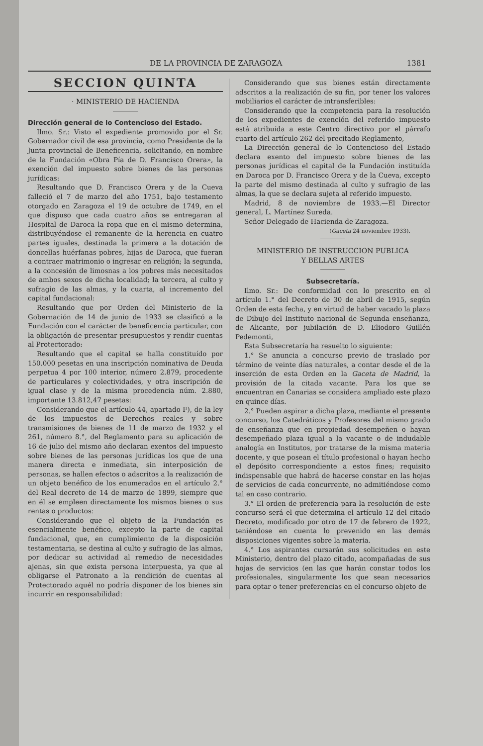DE LA PROVINCIA DE ZARAGOZA 1381
SECCION QUINTA
· MINISTERIO DE HACIENDA
Dirección general de lo Contencioso del Estado.
Ilmo. Sr.: Visto el expediente promovido por el Sr. Gobernador civil de esa provincia, como Presidente de la Junta provincial de Beneficencia, solicitando, en nombre de la Fundación «Obra Pía de D. Francisco Orera», la exención del impuesto sobre bienes de las personas jurídicas:
Resultando que D. Francisco Orera y de la Cueva falleció el 7 de marzo del año 1751, bajo testamento otorgado en Zaragoza el 19 de octubre de 1749, en el que dispuso que cada cuatro años se entregaran al Hospital de Daroca la ropa que en el mismo determina, distribuyéndose el remanente de la herencia en cuatro partes iguales, destinada la primera a la dotación de doncellas huérfanas pobres, hijas de Daroca, que fueran a contraer matrimonio o ingresar en religión; la segunda, a la concesión de limosnas a los pobres más necesitados de ambos sexos de dicha localidad; la tercera, al culto y sufragio de las almas, y la cuarta, al incremento del capital fundacional:
Resultando que por Orden del Ministerio de la Gobernación de 14 de junio de 1933 se clasificó a la Fundación con el carácter de beneficencia particular, con la obligación de presentar presupuestos y rendir cuentas al Protectorado:
Resultando que el capital se halla constituído por 150.000 pesetas en una inscripción nominativa de Deuda perpetua 4 por 100 interior, número 2.879, procedente de particulares y colectividades, y otra inscripción de igual clase y de la misma procedencia núm. 2.880, importante 13.812,47 pesetas:
Considerando que el artículo 44, apartado F), de la ley de los impuestos de Derechos reales y sobre transmisiones de bienes de 11 de marzo de 1932 y el 261, número 8.°, del Reglamento para su aplicación de 16 de julio del mismo año declaran exentos del impuesto sobre bienes de las personas jurídicas los que de una manera directa e inmediata, sin interposición de personas, se hallen efectos o adscritos a la realización de un objeto benéfico de los enumerados en el artículo 2.° del Real decreto de 14 de marzo de 1899, siempre que en él se empleen directamente los mismos bienes o sus rentas o productos:
Considerando que el objeto de la Fundación es esencialmente benéfico, excepto la parte de capital fundacional, que, en cumplimiento de la disposición testamentaria, se destina al culto y sufragio de las almas, por dedicar su actividad al remedio de necesidades ajenas, sin que exista persona interpuesta, ya que al obligarse el Patronato a la rendición de cuentas al Protectorado aquél no podría disponer de los bienes sin incurrir en responsabilidad:
Considerando que sus bienes están directamente adscritos a la realización de su fin, por tener los valores mobiliarios el carácter de intransferibles:
Considerando que la competencia para la resolución de los expedientes de exención del referido impuesto está atribuída a este Centro directivo por el párrafo cuarto del artículo 262 del precitado Reglamento,
La Dirección general de lo Contencioso del Estado declara exento del impuesto sobre bienes de las personas jurídicas el capital de la Fundación instituída en Daroca por D. Francisco Orera y de la Cueva, excepto la parte del mismo destinada al culto y sufragio de las almas, la que se declara sujeta al referido impuesto.
Madrid, 8 de noviembre de 1933.—El Director general, L. Martínez Sureda.
Señor Delegado de Hacienda de Zaragoza.
(Gaceta 24 noviembre 1933).
MINISTERIO DE INSTRUCCION PUBLICA
Y BELLAS ARTES
Subsecretaría.
Ilmo. Sr.: De conformidad con lo prescrito en el artículo 1.° del Decreto de 30 de abril de 1915, según Orden de esta fecha, y en virtud de haber vacado la plaza de Dibujo del Instituto nacional de Segunda enseñanza, de Alicante, por jubilación de D. Eliodoro Guillén Pedemonti,
Esta Subsecretaría ha resuelto lo siguiente:
1.° Se anuncia a concurso previo de traslado por término de veinte días naturales, a contar desde el de la inserción de esta Orden en la Gaceta de Madrid, la provisión de la citada vacante. Para los que se encuentran en Canarias se considera ampliado este plazo en quince días.
2.° Pueden aspirar a dicha plaza, mediante el presente concurso, los Catedráticos y Profesores del mismo grado de enseñanza que en propiedad desempeñen o hayan desempeñado plaza igual a la vacante o de indudable analogía en Institutos, por tratarse de la misma materia docente, y que posean el título profesional o hayan hecho el depósito correspondiente a estos fines; requisito indispensable que habrá de hacerse constar en las hojas de servicios de cada concurrente, no admitiéndose como tal en caso contrario.
3.° El orden de preferencia para la resolución de este concurso será el que determina el artículo 12 del citado Decreto, modificado por otro de 17 de febrero de 1922, teniéndose en cuenta lo prevenido en las demás disposiciones vigentes sobre la materia.
4.° Los aspirantes cursarán sus solicitudes en este Ministerio, dentro del plazo citado, acompañadas de sus hojas de servicios (en las que harán constar todos los profesionales, singularmente los que sean necesarios para optar o tener preferencias en el concurso objeto de